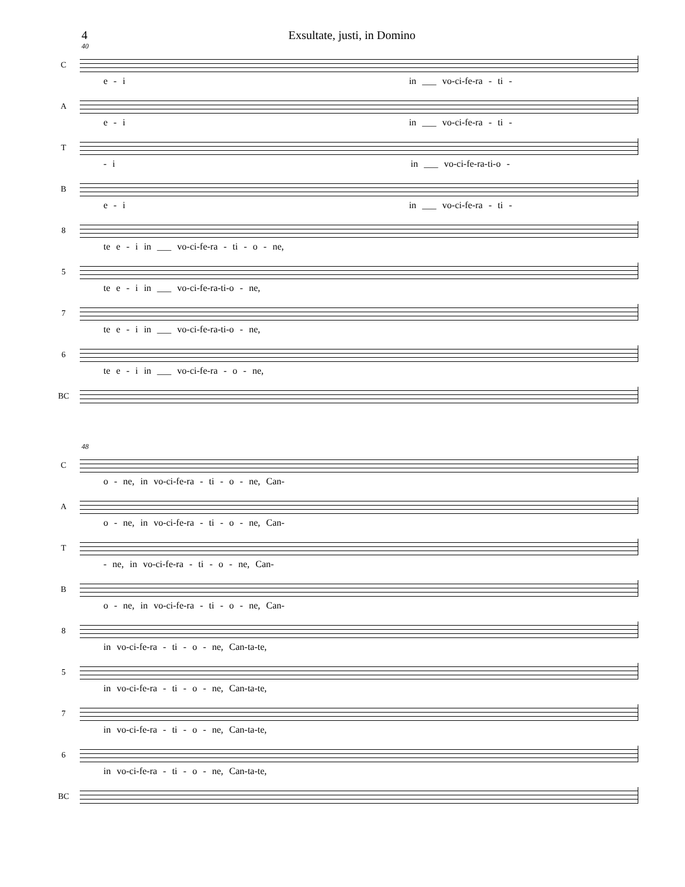4 Exsultate, justi, in Domino
40
C
e - i in ___ vo-ci-fe-ra - ti -
A
e - i in ___ vo-ci-fe-ra - ti -
T
- i in ___ vo-ci-fe-ra-ti-o -
B
e - i in ___ vo-ci-fe-ra - ti -
8
te e - i in ___ vo-ci-fe-ra - ti - o - ne,
5
te e - i in ___ vo-ci-fe-ra-ti-o - ne,
7
te e - i in ___ vo-ci-fe-ra-ti-o - ne,
6
te e - i in ___ vo-ci-fe-ra - o - ne,
BC
48
C
o - ne, in vo-ci-fe-ra - ti - o - ne, Can-
A
o - ne, in vo-ci-fe-ra - ti - o - ne, Can-
T
- ne, in vo-ci-fe-ra - ti - o - ne, Can-
B
o - ne, in vo-ci-fe-ra - ti - o - ne, Can-
8
in vo-ci-fe-ra - ti - o - ne, Can-ta-te,
5
in vo-ci-fe-ra - ti - o - ne, Can-ta-te,
7
in vo-ci-fe-ra - ti - o - ne, Can-ta-te,
6
in vo-ci-fe-ra - ti - o - ne, Can-ta-te,
BC